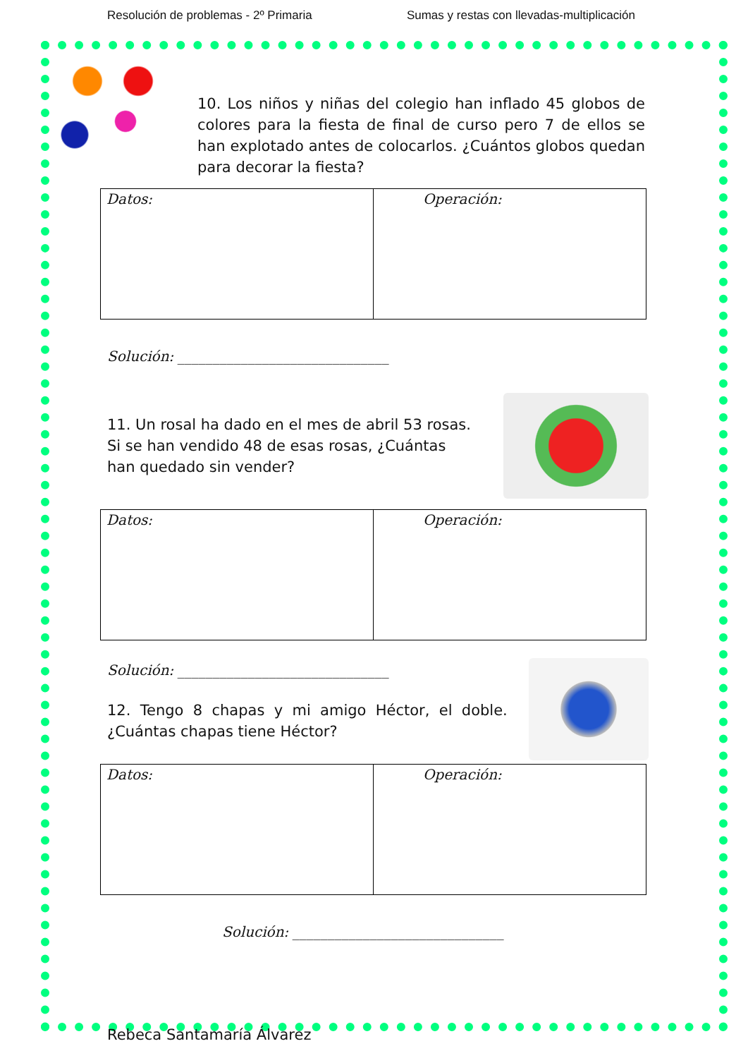Resolución de problemas - 2º Primaria Sumas y restas con llevadas-multiplicación
10. Los niños y niñas del colegio han inflado 45 globos de colores para la fiesta de final de curso pero 7 de ellos se han explotado antes de colocarlos. ¿Cuántos globos quedan para decorar la fiesta?
| Datos: | Operación: |
Solución: ______________________________
11. Un rosal ha dado en el mes de abril 53 rosas. Si se han vendido 48 de esas rosas, ¿Cuántas han quedado sin vender?
| Datos: | Operación: |
Solución: ______________________________
12. Tengo 8 chapas y mi amigo Héctor, el doble. ¿Cuántas chapas tiene Héctor?
| Datos: | Operación: |
Solución: ______________________________
Rebeca Santamaría Álvarez